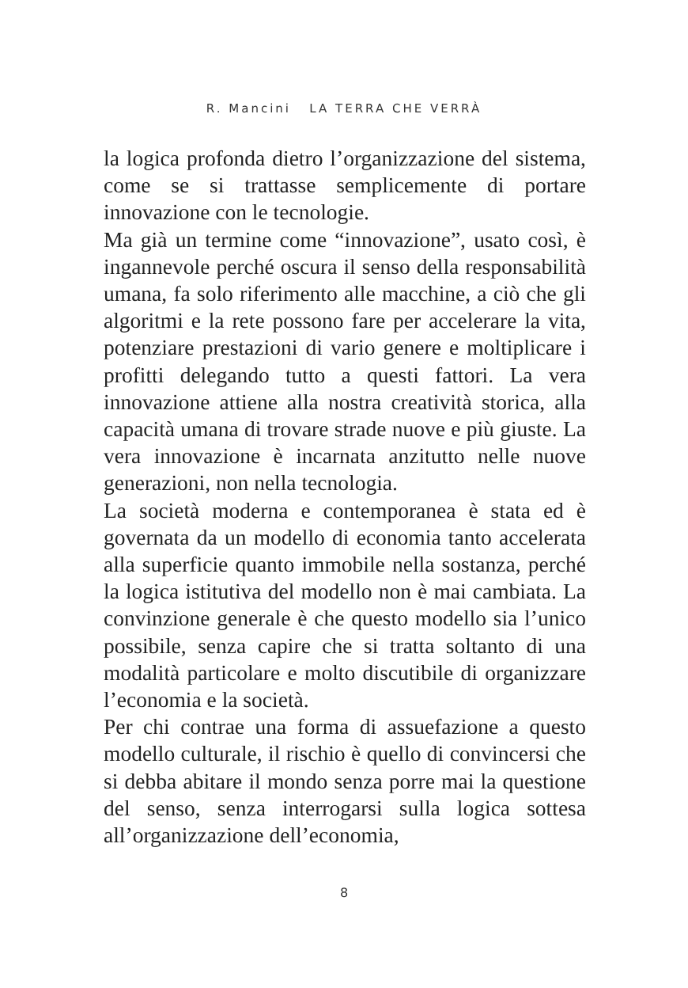R. Mancini LA TERRA CHE VERRÀ
la logica profonda dietro l’organizzazione del sistema, come se si trattasse semplicemente di portare innovazione con le tecnologie.
Ma già un termine come “innovazione”, usato così, è ingannevole perché oscura il senso della responsabilità umana, fa solo riferimento alle macchine, a ciò che gli algoritmi e la rete possono fare per accelerare la vita, potenziare prestazioni di vario genere e moltiplicare i profitti delegando tutto a questi fattori. La vera innovazione attiene alla nostra creatività storica, alla capacità umana di trovare strade nuove e più giuste. La vera innovazione è incarnata anzitutto nelle nuove generazioni, non nella tecnologia.
La società moderna e contemporanea è stata ed è governata da un modello di economia tanto accelerata alla superficie quanto immobile nella sostanza, perché la logica istitutiva del modello non è mai cambiata. La convinzione generale è che questo modello sia l’unico possibile, senza capire che si tratta soltanto di una modalità particolare e molto discutibile di organizzare l’economia e la società.
Per chi contrae una forma di assuefazione a questo modello culturale, il rischio è quello di convincersi che si debba abitare il mondo senza porre mai la questione del senso, senza interrogarsi sulla logica sottesa all’organizzazione dell’economia,
8